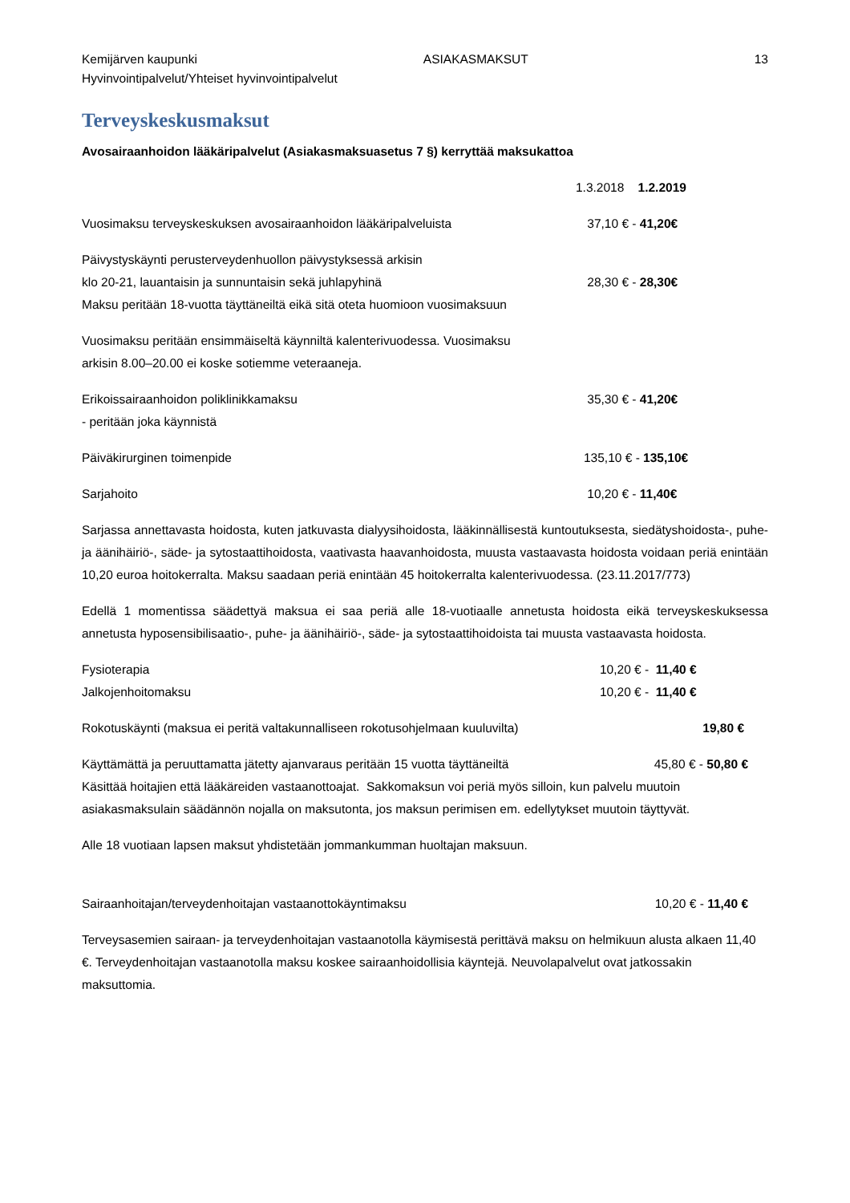Kemijärven kaupunki ASIAKASMAKSUT 13
Hyvinvointipalvelut/Yhteiset hyvinvointipalvelut
Terveyskeskusmaksut
Avosairaanhoidon lääkäripalvelut (Asiakasmaksuasetus 7 §) kerryttää maksukattoa
1.3.2018 1.2.2019
Vuosimaksu terveyskeskuksen avosairaanhoidon lääkäripalveluista 37,10 € - 41,20€
Päivystyskäynti perusterveydenhuollon päivystyksessä arkisin
klo 20-21, lauantaisin ja sunnuntaisin sekä juhlapyhinä 28,30 € - 28,30€
Maksu peritään 18-vuotta täyttäneiltä eikä sitä oteta huomioon vuosimaksuun
Vuosimaksu peritään ensimmäiseltä käynniltä kalenterivuodessa. Vuosimaksu
arkisin 8.00–20.00 ei koske sotiemme veteraaneja.
Erikoissairaanhoidon poliklinikkamaksu 35,30 € - 41,20€
- peritään joka käynnistä
Päiväkirurginen toimenpide 135,10 € - 135,10€
Sarjahoito 10,20 € - 11,40€
Sarjassa annettavasta hoidosta, kuten jatkuvasta dialyysihoidosta, lääkinnällisestä kuntoutuksesta, siedätyshoidosta-, puhe- ja äänihäiriö-, säde- ja sytostaattihoidosta, vaativasta haavanhoidosta, muusta vastaavasta hoidosta voidaan periä enintään 10,20 euroa hoitokerralta. Maksu saadaan periä enintään 45 hoitokerralta kalenterivuodessa. (23.11.2017/773)
Edellä 1 momentissa säädettyä maksua ei saa periä alle 18-vuotiaalle annetusta hoidosta eikä terveyskeskuksessa annetusta hyposensibilisaatio-, puhe- ja äänihäiriö-, säde- ja sytostaattihoidoista tai muusta vastaavasta hoidosta.
Fysioterapia 10,20 € - 11,40 €
Jalkojenhoitomaksu 10,20 € - 11,40 €
Rokotuskäynti (maksua ei peritä valtakunnalliseen rokotusohjelmaan kuuluvilta) 19,80 €
Käyttämättä ja peruuttamatta jätetty ajanvaraus peritään 15 vuotta täyttäneiltä 45,80 € - 50,80 €
Käsittää hoitajien että lääkäreiden vastaanottoajat. Sakkomaksun voi periä myös silloin, kun palvelu muutoin asiakasmaksulain säädännön nojalla on maksutonta, jos maksun perimisen em. edellytykset muutoin täyttyvät.
Alle 18 vuotiaan lapsen maksut yhdistetään jommankumman huoltajan maksuun.
Sairaanhoitajan/terveydenhoitajan vastaanottokäyntimaksu 10,20 € - 11,40 €
Terveysasemien sairaan- ja terveydenhoitajan vastaanotolla käymisestä perittävä maksu on helmikuun alusta alkaen 11,40 €. Terveydenhoitajan vastaanotolla maksu koskee sairaanhoidollisia käyntejä. Neuvolapalvelut ovat jatkossakin maksuttomia.